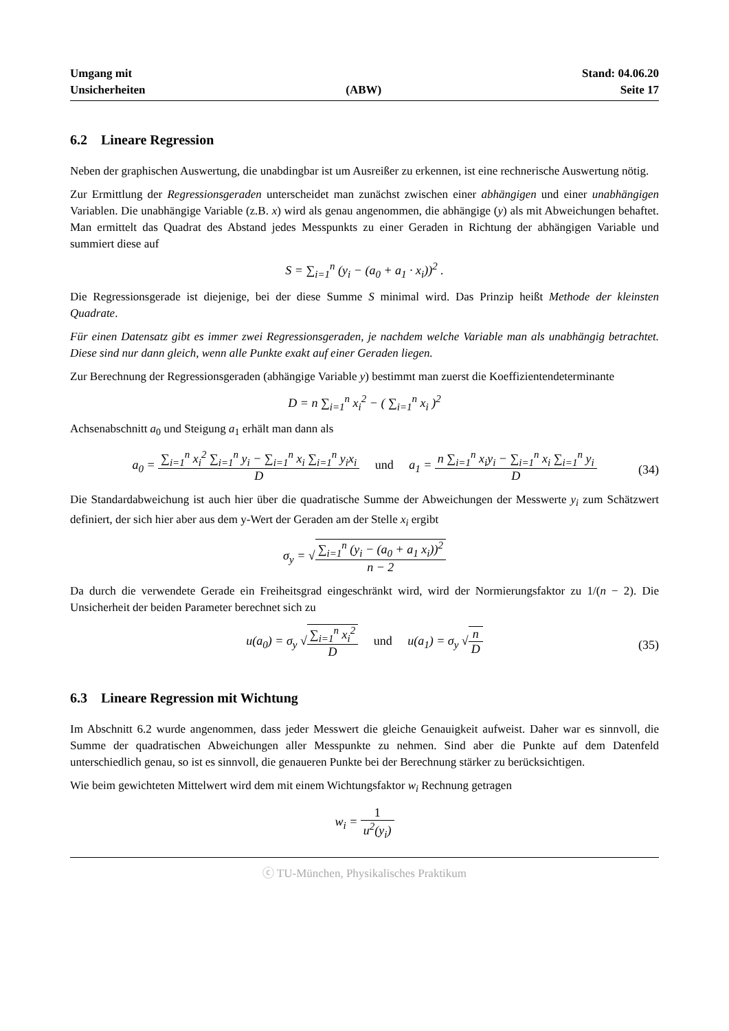Umgang mit
Unsicherheiten
(ABW)
Stand: 04.06.20
Seite 17
6.2 Lineare Regression
Neben der graphischen Auswertung, die unabdingbar ist um Ausreißer zu erkennen, ist eine rechnerische Auswertung nötig.
Zur Ermittlung der Regressionsgeraden unterscheidet man zunächst zwischen einer abhängigen und einer unabhängigen Variablen. Die unabhängige Variable (z.B. x) wird als genau angenommen, die abhängige (y) als mit Abweichungen behaftet. Man ermittelt das Quadrat des Abstand jedes Messpunkts zu einer Geraden in Richtung der abhängigen Variable und summiert diese auf
S = ∑<sub>i=1</sub><sup>n</sup> (y<sub>i</sub> − (a<sub>0</sub> + a<sub>1</sub> · x<sub>i</sub>))<sup>2</sup> .
Die Regressionsgerade ist diejenige, bei der diese Summe S minimal wird. Das Prinzip heißt Methode der kleinsten Quadrate.
Für einen Datensatz gibt es immer zwei Regressionsgeraden, je nachdem welche Variable man als unabhängig betrachtet. Diese sind nur dann gleich, wenn alle Punkte exakt auf einer Geraden liegen.
Zur Berechnung der Regressionsgeraden (abhängige Variable y) bestimmt man zuerst die Koeffizientendeterminante
D = n ∑<sub>i=1</sub><sup>n</sup> x<sub>i</sub><sup>2</sup> − ( ∑<sub>i=1</sub><sup>n</sup> x<sub>i</sub> )<sup>2</sup>
Achsenabschnitt a<sub>0</sub> und Steigung a<sub>1</sub> erhält man dann als
a<sub>0</sub> = ∑<sub>i=1</sub><sup>n</sup> x<sub>i</sub><sup>2</sup> ∑<sub>i=1</sub><sup>n</sup> y<sub>i</sub> − ∑<sub>i=1</sub><sup>n</sup> x<sub>i</sub> ∑<sub>i=1</sub><sup>n</sup> y<sub>i</sub>x<sub>i</sub> D und a<sub>1</sub> = n ∑<sub>i=1</sub><sup>n</sup> x<sub>i</sub>y<sub>i</sub> − ∑<sub>i=1</sub><sup>n</sup> x<sub>i</sub> ∑<sub>i=1</sub><sup>n</sup> y<sub>i</sub> D (34)
Die Standardabweichung ist auch hier über die quadratische Summe der Abweichungen der Messwerte y<sub>i</sub> zum Schätzwert definiert, der sich hier aber aus dem y-Wert der Geraden am der Stelle x<sub>i</sub> ergibt
σ<sub>y</sub> = √∑<sub>i=1</sub><sup>n</sup> (y<sub>i</sub> − (a<sub>0</sub> + a<sub>1</sub> x<sub>i</sub>))<sup>2</sup> n − 2
Da durch die verwendete Gerade ein Freiheitsgrad eingeschränkt wird, wird der Normierungsfaktor zu 1/(n − 2). Die Unsicherheit der beiden Parameter berechnet sich zu
u(a<sub>0</sub>) = σ<sub>y</sub> √∑<sub>i=1</sub><sup>n</sup> x<sub>i</sub><sup>2</sup> D und u(a<sub>1</sub>) = σ<sub>y</sub> √n D (35)
6.3 Lineare Regression mit Wichtung
Im Abschnitt 6.2 wurde angenommen, dass jeder Messwert die gleiche Genauigkeit aufweist. Daher war es sinnvoll, die Summe der quadratischen Abweichungen aller Messpunkte zu nehmen. Sind aber die Punkte auf dem Datenfeld unterschiedlich genau, so ist es sinnvoll, die genaueren Punkte bei der Berechnung stärker zu berücksichtigen.
Wie beim gewichteten Mittelwert wird dem mit einem Wichtungsfaktor w<sub>i</sub> Rechnung getragen
w<sub>i</sub> = 1 u<sup>2</sup>(y<sub>i</sub>)
ⓒ TU-München, Physikalisches Praktikum